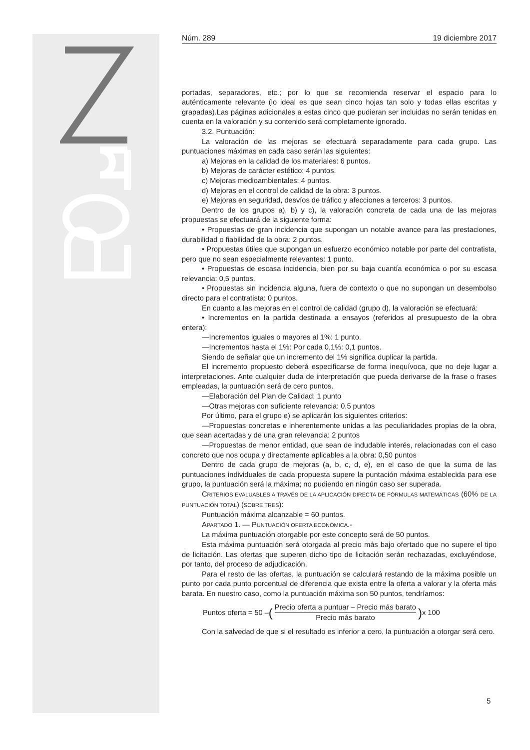Núm. 289 19 diciembre 2017
portadas, separadores, etc.; por lo que se recomienda reservar el espacio para lo auténticamente relevante (lo ideal es que sean cinco hojas tan solo y todas ellas escritas y grapadas).Las páginas adicionales a estas cinco que pudieran ser incluidas no serán tenidas en cuenta en la valoración y su contenido será completamente ignorado.
3.2. Puntuación:
La valoración de las mejoras se efectuará separadamente para cada grupo. Las puntuaciones máximas en cada caso serán las siguientes:
a) Mejoras en la calidad de los materiales: 6 puntos.
b) Mejoras de carácter estético: 4 puntos.
c) Mejoras medioambientales: 4 puntos.
d) Mejoras en el control de calidad de la obra: 3 puntos.
e) Mejoras en seguridad, desvíos de tráfico y afecciones a terceros: 3 puntos.
Dentro de los grupos a), b) y c), la valoración concreta de cada una de las mejoras propuestas se efectuará de la siguiente forma:
• Propuestas de gran incidencia que supongan un notable avance para las prestaciones, durabilidad o fiabilidad de la obra: 2 puntos.
• Propuestas útiles que supongan un esfuerzo económico notable por parte del contratista, pero que no sean especialmente relevantes: 1 punto.
• Propuestas de escasa incidencia, bien por su baja cuantía económica o por su escasa relevancia: 0,5 puntos.
• Propuestas sin incidencia alguna, fuera de contexto o que no supongan un desembolso directo para el contratista: 0 puntos.
En cuanto a las mejoras en el control de calidad (grupo d), la valoración se efectuará:
• Incrementos en la partida destinada a ensayos (referidos al presupuesto de la obra entera):
—Incrementos iguales o mayores al 1%: 1 punto.
—Incrementos hasta el 1%: Por cada 0,1%: 0,1 puntos.
Siendo de señalar que un incremento del 1% significa duplicar la partida.
El incremento propuesto deberá especificarse de forma inequívoca, que no deje lugar a interpretaciones. Ante cualquier duda de interpretación que pueda derivarse de la frase o frases empleadas, la puntuación será de cero puntos.
—Elaboración del Plan de Calidad: 1 punto
—Otras mejoras con suficiente relevancia: 0,5 puntos
Por último, para el grupo e) se aplicarán los siguientes criterios:
—Propuestas concretas e inherentemente unidas a las peculiaridades propias de la obra, que sean acertadas y de una gran relevancia: 2 puntos
—Propuestas de menor entidad, que sean de indudable interés, relacionadas con el caso concreto que nos ocupa y directamente aplicables a la obra: 0,50 puntos
Dentro de cada grupo de mejoras (a, b, c, d, e), en el caso de que la suma de las puntuaciones individuales de cada propuesta supere la puntación máxima establecida para ese grupo, la puntuación será la máxima; no pudiendo en ningún caso ser superada.
CRITERIOS EVALUABLES A TRAVÉS DE LA APLICACIÓN DIRECTA DE FÓRMULAS MATEMÁTICAS (60% DE LA PUNTUACIÓN TOTAL) (SOBRE TRES):
Puntuación máxima alcanzable = 60 puntos.
APARTADO 1. — PUNTUACIÓN OFERTA ECONÓMICA.-
La máxima puntuación otorgable por este concepto será de 50 puntos.
Esta máxima puntuación será otorgada al precio más bajo ofertado que no supere el tipo de licitación. Las ofertas que superen dicho tipo de licitación serán rechazadas, excluyéndose, por tanto, del proceso de adjudicación.
Para el resto de las ofertas, la puntuación se calculará restando de la máxima posible un punto por cada punto porcentual de diferencia que exista entre la oferta a valorar y la oferta más barata. En nuestro caso, como la puntuación máxima son 50 puntos, tendríamos:
Puntos oferta = 50 – (Precio oferta a puntuar – Precio más barato Precio más barato) x 100
Con la salvedad de que si el resultado es inferior a cero, la puntuación a otorgar será cero.
5